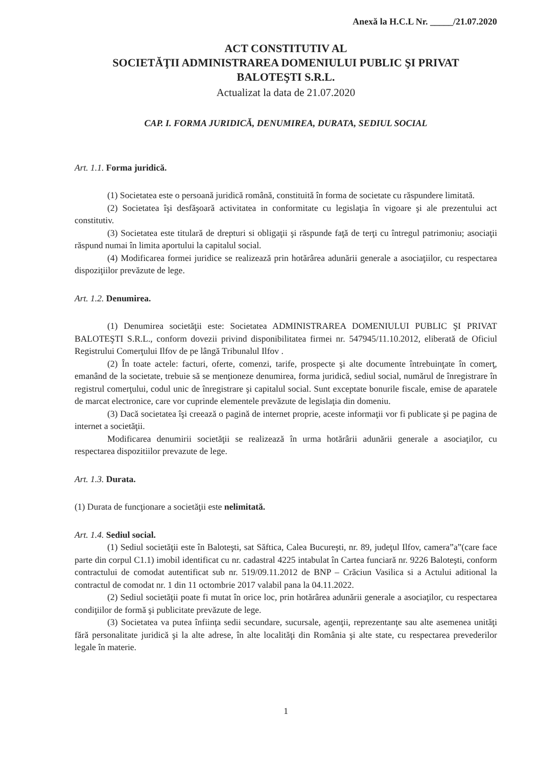Anexă la H.C.L Nr. _____/21.07.2020
ACT CONSTITUTIV AL
SOCIETĂŢII ADMINISTRAREA DOMENIULUI PUBLIC ŞI PRIVAT
BALOTEŞTI S.R.L.
Actualizat la data de 21.07.2020
CAP. I. FORMA JURIDICĂ, DENUMIREA, DURATA, SEDIUL SOCIAL
Art. 1.1. Forma juridică.
(1) Societatea este o persoană juridică română, constituită în forma de societate cu răspundere limitată.
(2) Societatea îşi desfăşoară activitatea in conformitate cu legislaţia în vigoare şi ale prezentului act constitutiv.
(3) Societatea este titulară de drepturi si obligaţii şi răspunde faţă de terţi cu întregul patrimoniu; asociaţii răspund numai în limita aportului la capitalul social.
(4) Modificarea formei juridice se realizează prin hotărârea adunării generale a asociaţiilor, cu respectarea dispoziţiilor prevăzute de lege.
Art. 1.2. Denumirea.
(1) Denumirea societăţii este: Societatea ADMINISTRAREA DOMENIULUI PUBLIC ŞI PRIVAT BALOTEŞTI S.R.L., conform dovezii privind disponibilitatea firmei nr. 547945/11.10.2012, eliberată de Oficiul Registrului Comerţului Ilfov de pe lângă Tribunalul Ilfov .
(2) În toate actele: facturi, oferte, comenzi, tarife, prospecte şi alte documente întrebuinţate în comerţ, emanând de la societate, trebuie să se menţioneze denumirea, forma juridică, sediul social, numărul de înregistrare în registrul comerţului, codul unic de înregistrare şi capitalul social. Sunt exceptate bonurile fiscale, emise de aparatele de marcat electronice, care vor cuprinde elementele prevăzute de legislaţia din domeniu.
(3) Dacă societatea îşi creează o pagină de internet proprie, aceste informaţii vor fi publicate şi pe pagina de internet a societăţii.
Modificarea denumirii societăţii se realizează în urma hotărârii adunării generale a asociaţilor, cu respectarea dispozitiilor prevazute de lege.
Art. 1.3. Durata.
(1) Durata de funcţionare a societăţii este nelimitată.
Art. 1.4. Sediul social.
(1) Sediul societăţii este în Baloteşti, sat Săftica, Calea Bucureşti, nr. 89, judeţul Ilfov, camera”a”(care face parte din corpul C1.1) imobil identificat cu nr. cadastral 4225 intabulat în Cartea funciară nr. 9226 Baloteşti, conform contractului de comodat autentificat sub nr. 519/09.11.2012 de BNP – Crăciun Vasilica si a Actului aditional la contractul de comodat nr. 1 din 11 octombrie 2017 valabil pana la 04.11.2022.
(2) Sediul societăţii poate fi mutat în orice loc, prin hotărârea adunării generale a asociaţilor, cu respectarea condiţiilor de formă şi publicitate prevăzute de lege.
(3) Societatea va putea înfiinţa sedii secundare, sucursale, agenţii, reprezentanţe sau alte asemenea unităţi fără personalitate juridică şi la alte adrese, în alte localităţi din România şi alte state, cu respectarea prevederilor legale în materie.
1